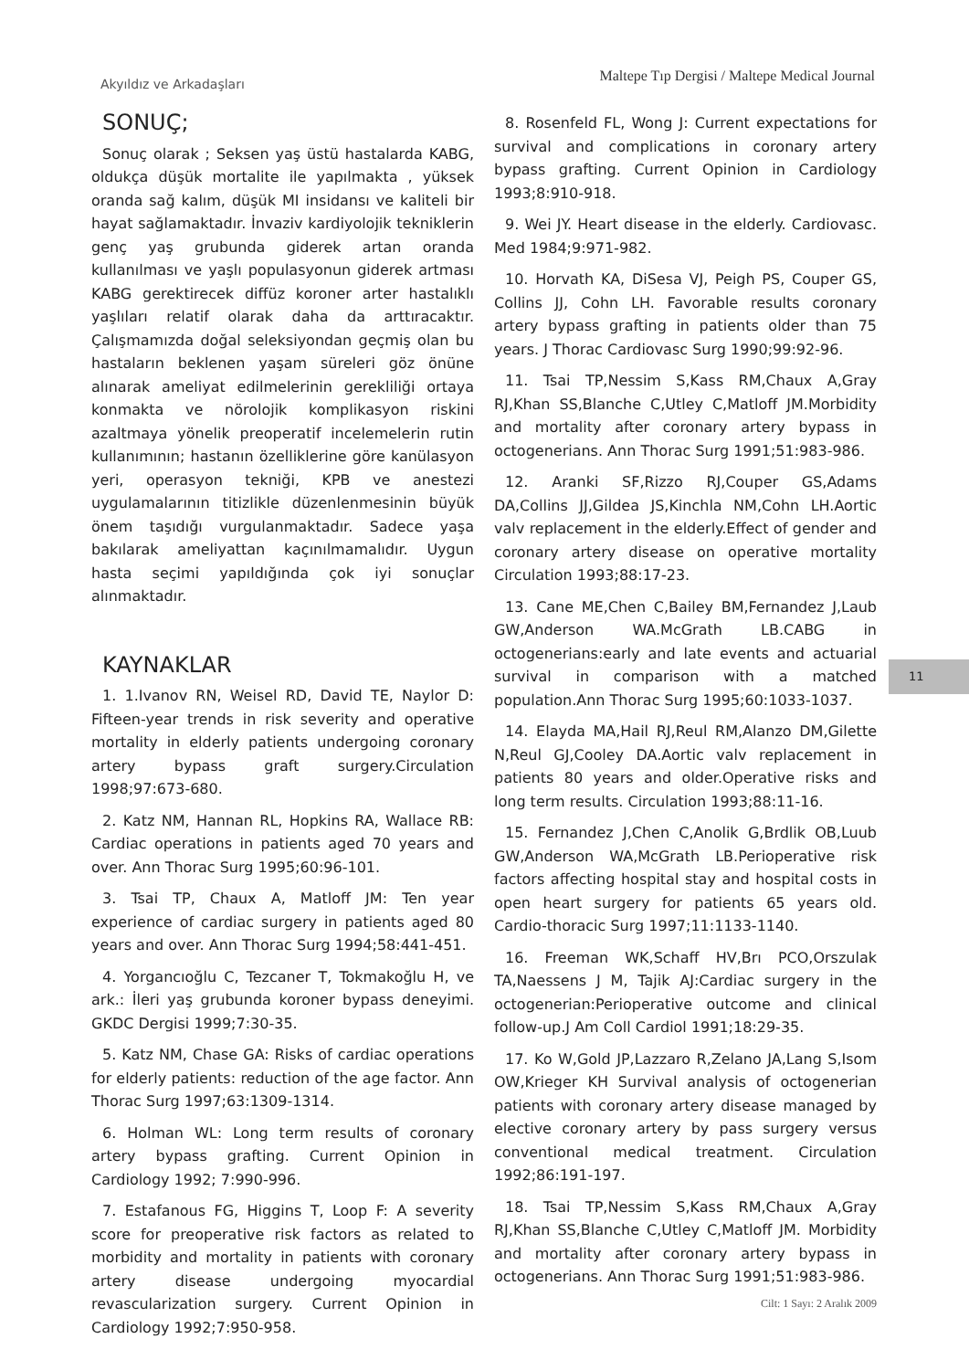Akyıldız ve Arkadaşları Maltepe Tıp Dergisi / Maltepe Medical Journal
SONUÇ;
Sonuç olarak ; Seksen yaş üstü hastalarda KABG, oldukça düşük mortalite ile yapılmakta , yüksek oranda sağ kalım, düşük MI insidansı ve kaliteli bir hayat sağlamaktadır. İnvaziv kardiyolojik tekniklerin genç yaş grubunda giderek artan oranda kullanılması ve yaşlı populasyonun giderek artması KABG gerektirecek diffüz koroner arter hastalıklı yaşlıları relatif olarak daha da arttıracaktır. Çalışmamızda doğal seleksiyondan geçmiş olan bu hastaların beklenen yaşam süreleri göz önüne alınarak ameliyat edilmelerinin gerekliliği ortaya konmakta ve nörolojik komplikasyon riskini azaltmaya yönelik preoperatif incelemelerin rutin kullanımının; hastanın özelliklerine göre kanülasyon yeri, operasyon tekniği, KPB ve anestezi uygulamalarının titizlikle düzenlenmesinin büyük önem taşıdığı vurgulanmaktadır. Sadece yaşa bakılarak ameliyattan kaçınılmamalıdır. Uygun hasta seçimi yapıldığında çok iyi sonuçlar alınmaktadır.
KAYNAKLAR
1. 1.Ivanov RN, Weisel RD, David TE, Naylor D: Fifteen-year trends in risk severity and operative mortality in elderly patients undergoing coronary artery bypass graft surgery.Circulation 1998;97:673-680.
2. Katz NM, Hannan RL, Hopkins RA, Wallace RB: Cardiac operations in patients aged 70 years and over. Ann Thorac Surg 1995;60:96-101.
3. Tsai TP, Chaux A, Matloff JM: Ten year experience of cardiac surgery in patients aged 80 years and over. Ann Thorac Surg 1994;58:441-451.
4. Yorgancıoğlu C, Tezcaner T, Tokmakoğlu H, ve ark.: İleri yaş grubunda koroner bypass deneyimi. GKDC Dergisi 1999;7:30-35.
5. Katz NM, Chase GA: Risks of cardiac operations for elderly patients: reduction of the age factor. Ann Thorac Surg 1997;63:1309-1314.
6. Holman WL: Long term results of coronary artery bypass grafting. Current Opinion in Cardiology 1992; 7:990-996.
7. Estafanous FG, Higgins T, Loop F: A severity score for preoperative risk factors as related to morbidity and mortality in patients with coronary artery disease undergoing myocardial revascularization surgery. Current Opinion in Cardiology 1992;7:950-958.
8. Rosenfeld FL, Wong J: Current expectations for survival and complications in coronary artery bypass grafting. Current Opinion in Cardiology 1993;8:910-918.
9. Wei JY. Heart disease in the elderly. Cardiovasc. Med 1984;9:971-982.
10. Horvath KA, DiSesa VJ, Peigh PS, Couper GS, Collins JJ, Cohn LH. Favorable results coronary artery bypass grafting in patients older than 75 years. J Thorac Cardiovasc Surg 1990;99:92-96.
11. Tsai TP,Nessim S,Kass RM,Chaux A,Gray RJ,Khan SS,Blanche C,Utley C,Matloff JM.Morbidity and mortality after coronary artery bypass in octogenerians. Ann Thorac Surg 1991;51:983-986.
12. Aranki SF,Rizzo RJ,Couper GS,Adams DA,Collins JJ,Gildea JS,Kinchla NM,Cohn LH.Aortic valv replacement in the elderly.Effect of gender and coronary artery disease on operative mortality Circulation 1993;88:17-23.
13. Cane ME,Chen C,Bailey BM,Fernandez J,Laub GW,Anderson WA.McGrath LB.CABG in octogenerians:early and late events and actuarial survival in comparison with a matched population.Ann Thorac Surg 1995;60:1033-1037.
14. Elayda MA,Hail RJ,Reul RM,Alanzo DM,Gilette N,Reul GJ,Cooley DA.Aortic valv replacement in patients 80 years and older.Operative risks and long term results. Circulation 1993;88:11-16.
15. Fernandez J,Chen C,Anolik G,Brdlik OB,Luub GW,Anderson WA,McGrath LB.Perioperative risk factors affecting hospital stay and hospital costs in open heart surgery for patients 65 years old. Cardio-thoracic Surg 1997;11:1133-1140.
16. Freeman WK,Schaff HV,Brı PCO,Orszulak TA,Naessens J M, Tajik AJ:Cardiac surgery in the octogenerian:Perioperative outcome and clinical follow-up.J Am Coll Cardiol 1991;18:29-35.
17. Ko W,Gold JP,Lazzaro R,Zelano JA,Lang S,Isom OW,Krieger KH Survival analysis of octogenerian patients with coronary artery disease managed by elective coronary artery by pass surgery versus conventional medical treatment. Circulation 1992;86:191-197.
18. Tsai TP,Nessim S,Kass RM,Chaux A,Gray RJ,Khan SS,Blanche C,Utley C,Matloff JM. Morbidity and mortality after coronary artery bypass in octogenerians. Ann Thorac Surg 1991;51:983-986.
11
Cilt: 1 Sayı: 2 Aralık 2009